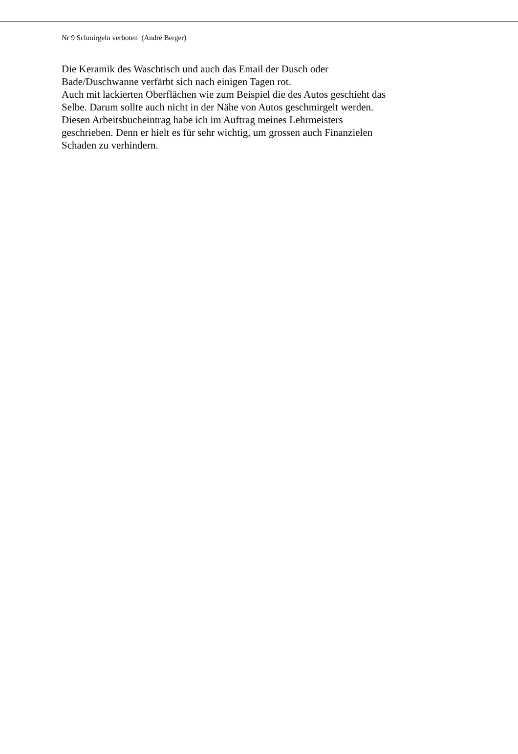Nr 9 Schmirgeln verboten (André Berger)
Die Keramik des Waschtisch und auch das Email der Dusch oder
Bade/Duschwanne verfärbt sich nach einigen Tagen rot.
Auch mit lackierten Oberflächen wie zum Beispiel die des Autos geschieht das
Selbe. Darum sollte auch nicht in der Nähe von Autos geschmirgelt werden.
Diesen Arbeitsbucheintrag habe ich im Auftrag meines Lehrmeisters
geschrieben. Denn er hielt es für sehr wichtig, um grossen auch Finanzielen
Schaden zu verhindern.